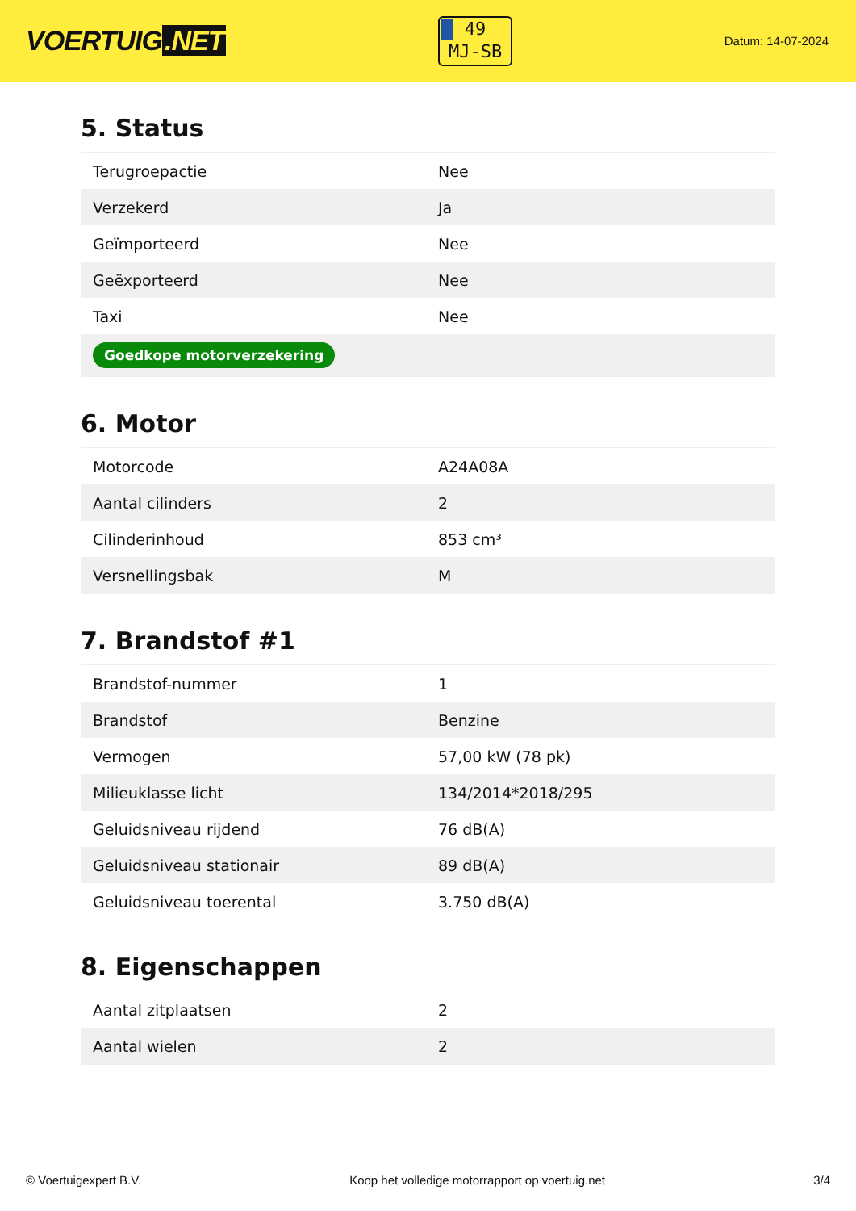VOERTUIG.NET
49
MJ-SB
Datum: 14-07-2024
5. Status
| Terugroepactie | Nee |
| Verzekerd | Ja |
| Geïmporteerd | Nee |
| Geëxporteerd | Nee |
| Taxi | Nee |
| Goedkope motorverzekering | |
6. Motor
| Motorcode | A24A08A |
| Aantal cilinders | 2 |
| Cilinderinhoud | 853 cm³ |
| Versnellingsbak | M |
7. Brandstof #1
| Brandstof-nummer | 1 |
| Brandstof | Benzine |
| Vermogen | 57,00 kW (78 pk) |
| Milieuklasse licht | 134/2014*2018/295 |
| Geluidsniveau rijdend | 76 dB(A) |
| Geluidsniveau stationair | 89 dB(A) |
| Geluidsniveau toerental | 3.750 dB(A) |
8. Eigenschappen
| Aantal zitplaatsen | 2 |
| Aantal wielen | 2 |
© Voertuigexpert B.V. Koop het volledige motorrapport op voertuig.net 3/4